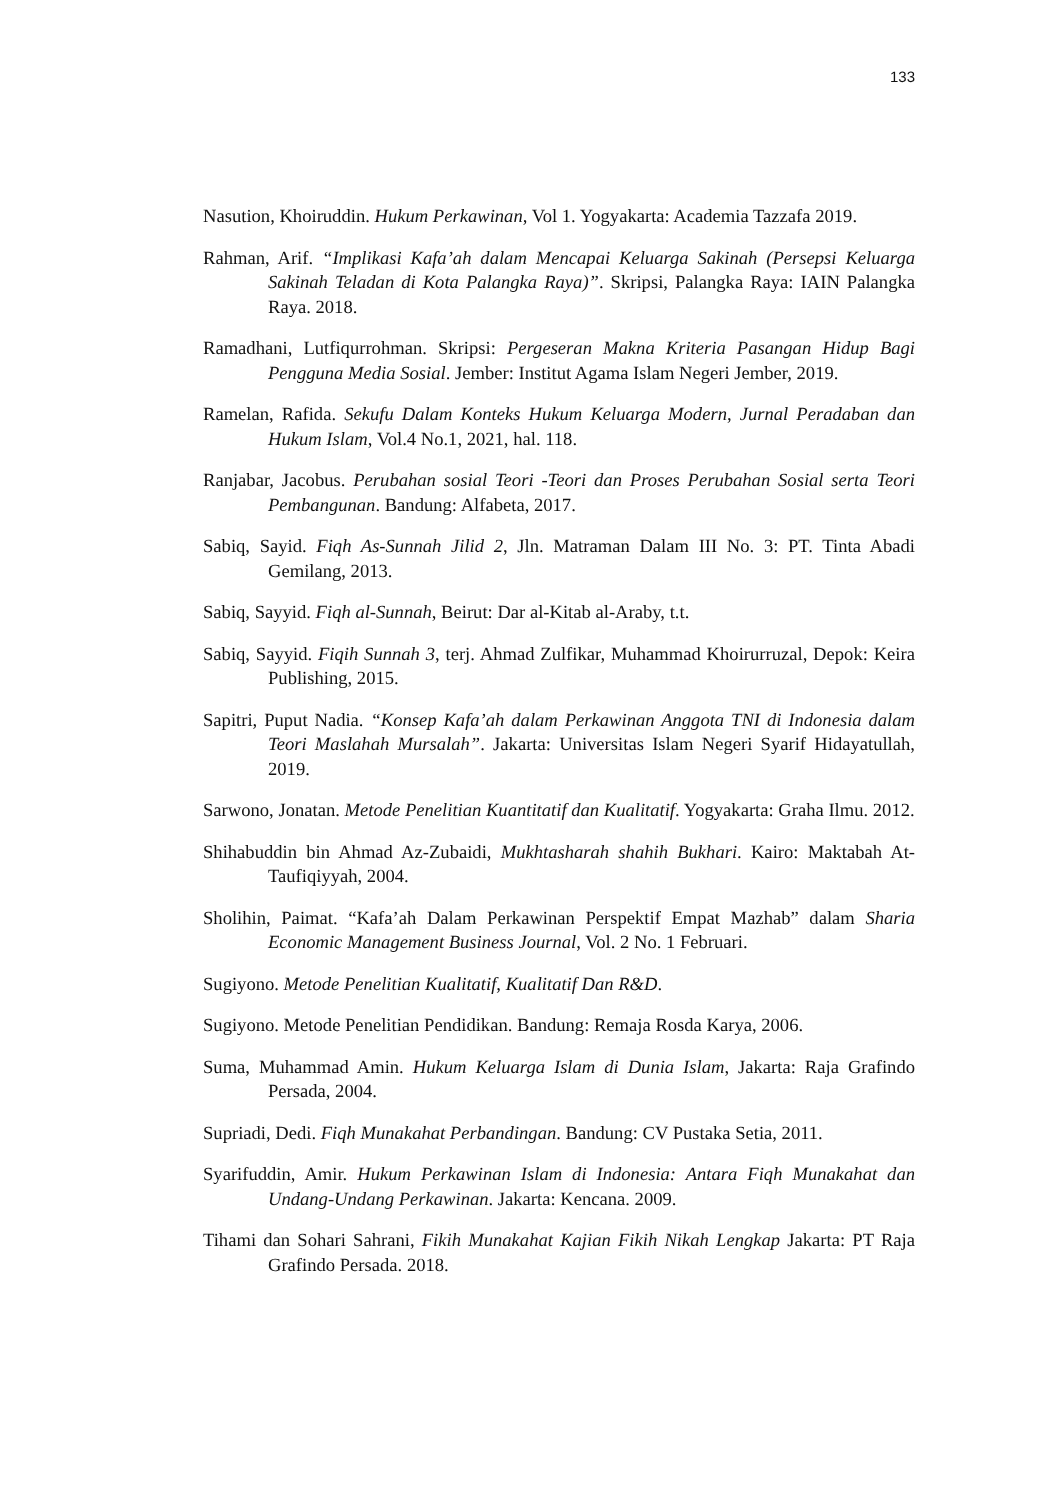133
Nasution, Khoiruddin. Hukum Perkawinan, Vol 1. Yogyakarta: Academia Tazzafa 2019.
Rahman, Arif. “Implikasi Kafa’ah dalam Mencapai Keluarga Sakinah (Persepsi Keluarga Sakinah Teladan di Kota Palangka Raya)”. Skripsi, Palangka Raya: IAIN Palangka Raya. 2018.
Ramadhani, Lutfiqurrohman. Skripsi: Pergeseran Makna Kriteria Pasangan Hidup Bagi Pengguna Media Sosial. Jember: Institut Agama Islam Negeri Jember, 2019.
Ramelan, Rafida. Sekufu Dalam Konteks Hukum Keluarga Modern, Jurnal Peradaban dan Hukum Islam, Vol.4 No.1, 2021, hal. 118.
Ranjabar, Jacobus. Perubahan sosial Teori -Teori dan Proses Perubahan Sosial serta Teori Pembangunan. Bandung: Alfabeta, 2017.
Sabiq, Sayid. Fiqh As-Sunnah Jilid 2, Jln. Matraman Dalam III No. 3: PT. Tinta Abadi Gemilang, 2013.
Sabiq, Sayyid. Fiqh al-Sunnah, Beirut: Dar al-Kitab al-Araby, t.t.
Sabiq, Sayyid. Fiqih Sunnah 3, terj. Ahmad Zulfikar, Muhammad Khoirurruzal, Depok: Keira Publishing, 2015.
Sapitri, Puput Nadia. “Konsep Kafa’ah dalam Perkawinan Anggota TNI di Indonesia dalam Teori Maslahah Mursalah”. Jakarta: Universitas Islam Negeri Syarif Hidayatullah, 2019.
Sarwono, Jonatan. Metode Penelitian Kuantitatif dan Kualitatif. Yogyakarta: Graha Ilmu. 2012.
Shihabuddin bin Ahmad Az-Zubaidi, Mukhtasharah shahih Bukhari. Kairo: Maktabah At-Taufiqiyyah, 2004.
Sholihin, Paimat. “Kafa’ah Dalam Perkawinan Perspektif Empat Mazhab” dalam Sharia Economic Management Business Journal, Vol. 2 No. 1 Februari.
Sugiyono. Metode Penelitian Kualitatif, Kualitatif Dan R&D.
Sugiyono. Metode Penelitian Pendidikan. Bandung: Remaja Rosda Karya, 2006.
Suma, Muhammad Amin. Hukum Keluarga Islam di Dunia Islam, Jakarta: Raja Grafindo Persada, 2004.
Supriadi, Dedi. Fiqh Munakahat Perbandingan. Bandung: CV Pustaka Setia, 2011.
Syarifuddin, Amir. Hukum Perkawinan Islam di Indonesia: Antara Fiqh Munakahat dan Undang-Undang Perkawinan. Jakarta: Kencana. 2009.
Tihami dan Sohari Sahrani, Fikih Munakahat Kajian Fikih Nikah Lengkap Jakarta: PT Raja Grafindo Persada. 2018.